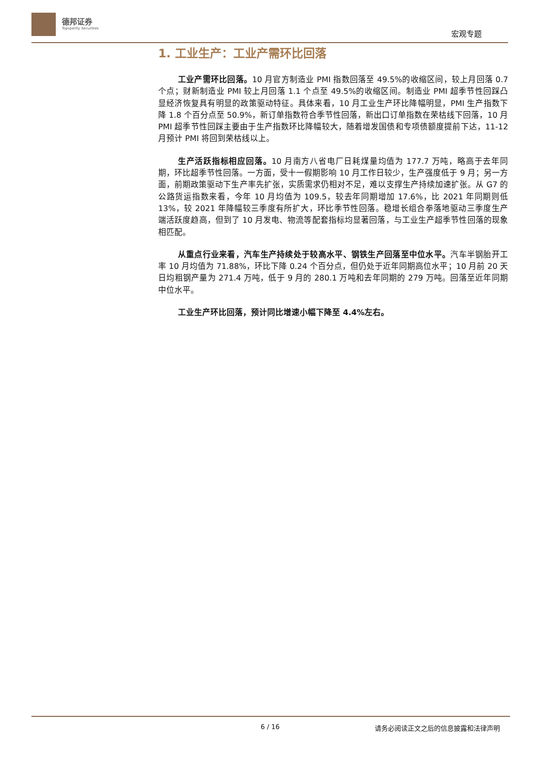德邦证券
Topsperity Securities
宏观专题
1. 工业生产：工业产需环比回落
工业产需环比回落。10 月官方制造业 PMI 指数回落至 49.5%的收缩区间，较上月回落 0.7 个点；财新制造业 PMI 较上月回落 1.1 个点至 49.5%的收缩区间。制造业 PMI 超季节性回踩凸显经济恢复具有明显的政策驱动特征。具体来看，10 月工业生产环比降幅明显，PMI 生产指数下降 1.8 个百分点至 50.9%，新订单指数符合季节性回落，新出口订单指数在荣枯线下回落，10 月 PMI 超季节性回踩主要由于生产指数环比降幅较大，随着增发国债和专项债额度提前下达，11-12 月预计 PMI 将回到荣枯线以上。
生产活跃指标相应回落。10 月南方八省电厂日耗煤量均值为 177.7 万吨，略高于去年同期，环比超季节性回落。一方面，受十一假期影响 10 月工作日较少，生产强度低于 9 月；另一方面，前期政策驱动下生产率先扩张，实质需求仍相对不足，难以支撑生产持续加速扩张。从 G7 的公路货运指数来看，今年 10 月均值为 109.5，较去年同期增加 17.6%，比 2021 年同期则低 13%，较 2021 年降幅较三季度有所扩大，环比季节性回落。稳增长组合拳落地驱动三季度生产端活跃度趋高，但到了 10 月发电、物流等配套指标均显著回落，与工业生产超季节性回落的现象相匹配。
从重点行业来看，汽车生产持续处于较高水平、钢铁生产回落至中位水平。汽车半钢胎开工率 10 月均值为 71.88%，环比下降 0.24 个百分点，但仍处于近年同期高位水平；10 月前 20 天日均粗钢产量为 271.4 万吨，低于 9 月的 280.1 万吨和去年同期的 279 万吨。回落至近年同期中位水平。
工业生产环比回落，预计同比增速小幅下降至 4.4%左右。
6 / 16 请务必阅读正文之后的信息披露和法律声明